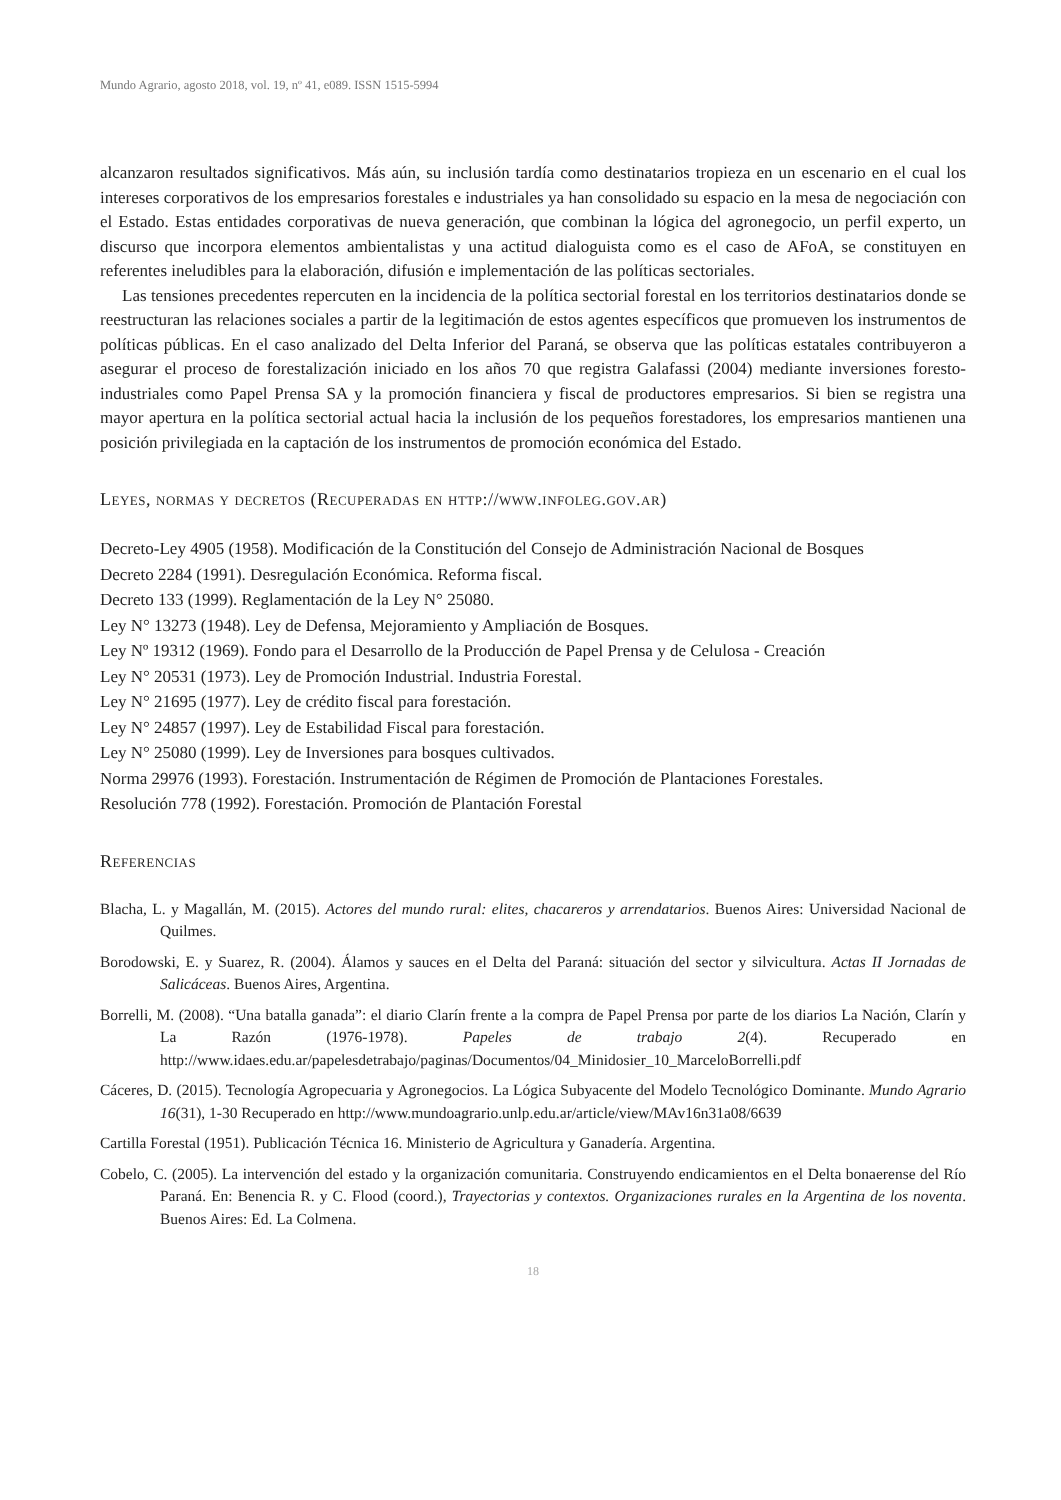Mundo Agrario, agosto 2018, vol. 19, nº 41, e089. ISSN 1515-5994
alcanzaron resultados significativos. Más aún, su inclusión tardía como destinatarios tropieza en un escenario en el cual los intereses corporativos de los empresarios forestales e industriales ya han consolidado su espacio en la mesa de negociación con el Estado. Estas entidades corporativas de nueva generación, que combinan la lógica del agronegocio, un perfil experto, un discurso que incorpora elementos ambientalistas y una actitud dialoguista como es el caso de AFoA, se constituyen en referentes ineludibles para la elaboración, difusión e implementación de las políticas sectoriales.
Las tensiones precedentes repercuten en la incidencia de la política sectorial forestal en los territorios destinatarios donde se reestructuran las relaciones sociales a partir de la legitimación de estos agentes específicos que promueven los instrumentos de políticas públicas. En el caso analizado del Delta Inferior del Paraná, se observa que las políticas estatales contribuyeron a asegurar el proceso de forestalización iniciado en los años 70 que registra Galafassi (2004) mediante inversiones foresto-industriales como Papel Prensa SA y la promoción financiera y fiscal de productores empresarios. Si bien se registra una mayor apertura en la política sectorial actual hacia la inclusión de los pequeños forestadores, los empresarios mantienen una posición privilegiada en la captación de los instrumentos de promoción económica del Estado.
Leyes, normas y decretos (Recuperadas en http://www.infoleg.gov.ar)
Decreto-Ley 4905 (1958). Modificación de la Constitución del Consejo de Administración Nacional de Bosques
Decreto 2284 (1991). Desregulación Económica. Reforma fiscal.
Decreto 133 (1999). Reglamentación de la Ley N° 25080.
Ley N° 13273 (1948). Ley de Defensa, Mejoramiento y Ampliación de Bosques.
Ley Nº 19312 (1969). Fondo para el Desarrollo de la Producción de Papel Prensa y de Celulosa - Creación
Ley N° 20531 (1973). Ley de Promoción Industrial. Industria Forestal.
Ley N° 21695 (1977). Ley de crédito fiscal para forestación.
Ley N° 24857 (1997). Ley de Estabilidad Fiscal para forestación.
Ley N° 25080 (1999). Ley de Inversiones para bosques cultivados.
Norma 29976 (1993). Forestación. Instrumentación de Régimen de Promoción de Plantaciones Forestales.
Resolución 778 (1992). Forestación. Promoción de Plantación Forestal
Referencias
Blacha, L. y Magallán, M. (2015). Actores del mundo rural: elites, chacareros y arrendatarios. Buenos Aires: Universidad Nacional de Quilmes.
Borodowski, E. y Suarez, R. (2004). Álamos y sauces en el Delta del Paraná: situación del sector y silvicultura. Actas II Jornadas de Salicáceas. Buenos Aires, Argentina.
Borrelli, M. (2008). “Una batalla ganada”: el diario Clarín frente a la compra de Papel Prensa por parte de los diarios La Nación, Clarín y La Razón (1976-1978). Papeles de trabajo 2(4). Recuperado en http://www.idaes.edu.ar/papelesdetrabajo/paginas/Documentos/04_Minidosier_10_MarceloBorrelli.pdf
Cáceres, D. (2015). Tecnología Agropecuaria y Agronegocios. La Lógica Subyacente del Modelo Tecnológico Dominante. Mundo Agrario 16(31), 1-30 Recuperado en http://www.mundoagrario.unlp.edu.ar/article/view/MAv16n31a08/6639
Cartilla Forestal (1951). Publicación Técnica 16. Ministerio de Agricultura y Ganadería. Argentina.
Cobelo, C. (2005). La intervención del estado y la organización comunitaria. Construyendo endicamientos en el Delta bonaerense del Río Paraná. En: Benencia R. y C. Flood (coord.), Trayectorias y contextos. Organizaciones rurales en la Argentina de los noventa. Buenos Aires: Ed. La Colmena.
18